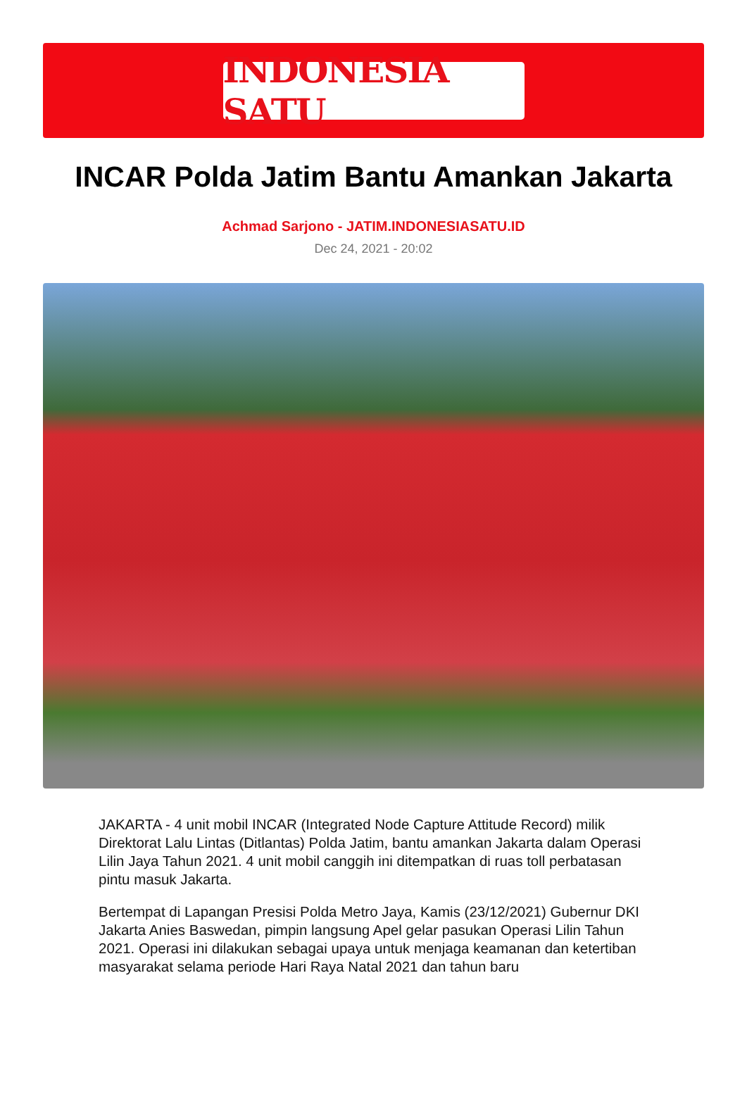INDONESIA SATU
INCAR Polda Jatim Bantu Amankan Jakarta
Achmad Sarjono - JATIM.INDONESIASATU.ID
Dec 24, 2021 - 20:02
JAKARTA - 4 unit mobil INCAR (Integrated Node Capture Attitude Record) milik Direktorat Lalu Lintas (Ditlantas) Polda Jatim, bantu amankan Jakarta dalam Operasi Lilin Jaya Tahun 2021. 4 unit mobil canggih ini ditempatkan di ruas toll perbatasan pintu masuk Jakarta.
Bertempat di Lapangan Presisi Polda Metro Jaya, Kamis (23/12/2021) Gubernur DKI Jakarta Anies Baswedan, pimpin langsung Apel gelar pasukan Operasi Lilin Tahun 2021. Operasi ini dilakukan sebagai upaya untuk menjaga keamanan dan ketertiban masyarakat selama periode Hari Raya Natal 2021 dan tahun baru